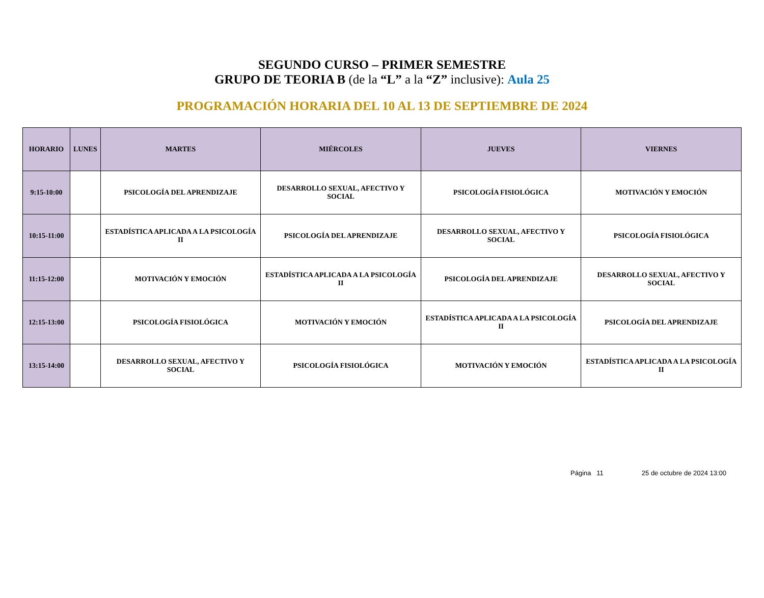SEGUNDO CURSO – PRIMER SEMESTRE
GRUPO DE TEORIA B (de la “L” a la “Z” inclusive): Aula 25
PROGRAMACIÓN HORARIA DEL 10 AL 13 DE SEPTIEMBRE DE 2024
| HORARIO | LUNES | MARTES | MIÉRCOLES | JUEVES | VIERNES |
| --- | --- | --- | --- | --- | --- |
| 9:15-10:00 | | PSICOLOGÍA DEL APRENDIZAJE | DESARROLLO SEXUAL, AFECTIVO Y SOCIAL | PSICOLOGÍA FISIOLÓGICA | MOTIVACIÓN Y EMOCIÓN |
| 10:15-11:00 | | ESTADÍSTICA APLICADA A LA PSICOLOGÍA II | PSICOLOGÍA DEL APRENDIZAJE | DESARROLLO SEXUAL, AFECTIVO Y SOCIAL | PSICOLOGÍA FISIOLÓGICA |
| 11:15-12:00 | | MOTIVACIÓN Y EMOCIÓN | ESTADÍSTICA APLICADA A LA PSICOLOGÍA II | PSICOLOGÍA DEL APRENDIZAJE | DESARROLLO SEXUAL, AFECTIVO Y SOCIAL |
| 12:15-13:00 | | PSICOLOGÍA FISIOLÓGICA | MOTIVACIÓN Y EMOCIÓN | ESTADÍSTICA APLICADA A LA PSICOLOGÍA II | PSICOLOGÍA DEL APRENDIZAJE |
| 13:15-14:00 | | DESARROLLO SEXUAL, AFECTIVO Y SOCIAL | PSICOLOGÍA FISIOLÓGICA | MOTIVACIÓN Y EMOCIÓN | ESTADÍSTICA APLICADA A LA PSICOLOGÍA II |
Página 11 25 de octubre de 2024 13:00